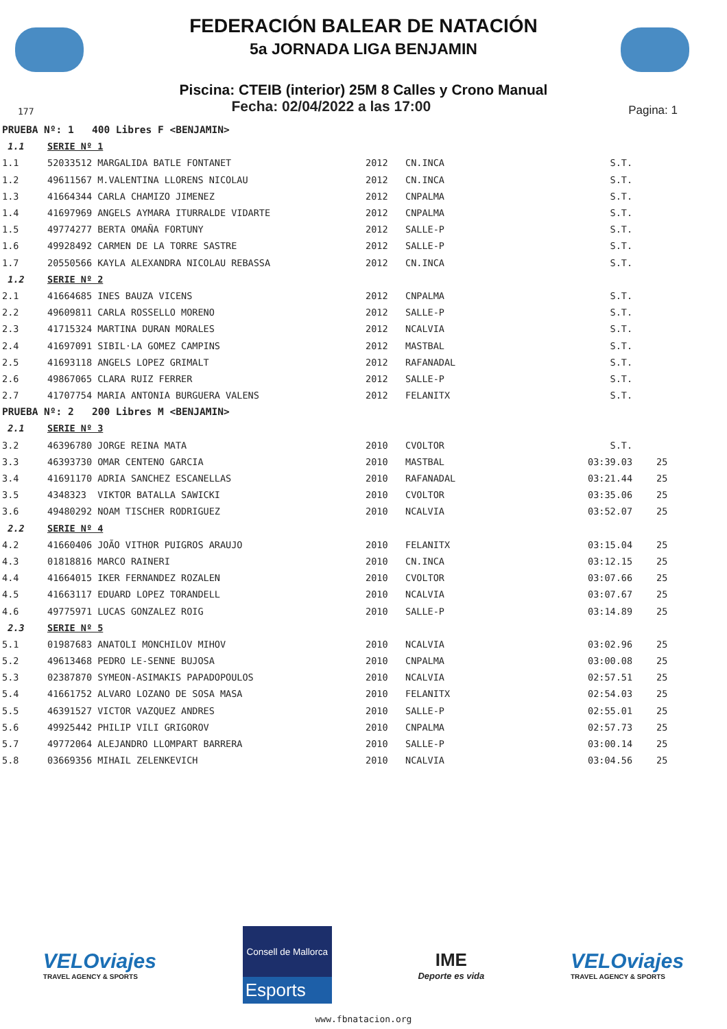FEDERACIÓN BALEAR DE NATACIÓN
5a JORNADA LIGA BENJAMIN
Piscina: CTEIB (interior) 25M 8 Calles y Crono Manual
177 Fecha: 02/04/2022 a las 17:00 Pagina: 1
| PRUEBA Nº: 1 400 Libres F <BENJAMIN> | | | | | |
| 1.1 | SERIE Nº 1 | | | | |
| 1.1 | 52033512 MARGALIDA BATLE FONTANET | 2012 | CN.INCA | S.T. | |
| 1.2 | 49611567 M.VALENTINA LLORENS NICOLAU | 2012 | CN.INCA | S.T. | |
| 1.3 | 41664344 CARLA CHAMIZO JIMENEZ | 2012 | CNPALMA | S.T. | |
| 1.4 | 41697969 ANGELS AYMARA ITURRALDE VIDARTE | 2012 | CNPALMA | S.T. | |
| 1.5 | 49774277 BERTA OMAÑA FORTUNY | 2012 | SALLE-P | S.T. | |
| 1.6 | 49928492 CARMEN DE LA TORRE SASTRE | 2012 | SALLE-P | S.T. | |
| 1.7 | 20550566 KAYLA ALEXANDRA NICOLAU REBASSA | 2012 | CN.INCA | S.T. | |
| 1.2 | SERIE Nº 2 | | | | |
| 2.1 | 41664685 INES BAUZA VICENS | 2012 | CNPALMA | S.T. | |
| 2.2 | 49609811 CARLA ROSSELLO MORENO | 2012 | SALLE-P | S.T. | |
| 2.3 | 41715324 MARTINA DURAN MORALES | 2012 | NCALVIA | S.T. | |
| 2.4 | 41697091 SIBIL·LA GOMEZ CAMPINS | 2012 | MASTBAL | S.T. | |
| 2.5 | 41693118 ANGELS LOPEZ GRIMALT | 2012 | RAFANADAL | S.T. | |
| 2.6 | 49867065 CLARA RUIZ FERRER | 2012 | SALLE-P | S.T. | |
| 2.7 | 41707754 MARIA ANTONIA BURGUERA VALENS | 2012 | FELANITX | S.T. | |
| PRUEBA Nº: 2 200 Libres M <BENJAMIN> | | | | | |
| 2.1 | SERIE Nº 3 | | | | |
| 3.2 | 46396780 JORGE REINA MATA | 2010 | CVOLTOR | S.T. | |
| 3.3 | 46393730 OMAR CENTENO GARCIA | 2010 | MASTBAL | 03:39.03 | 25 |
| 3.4 | 41691170 ADRIA SANCHEZ ESCANELLAS | 2010 | RAFANADAL | 03:21.44 | 25 |
| 3.5 | 4348323 VIKTOR BATALLA SAWICKI | 2010 | CVOLTOR | 03:35.06 | 25 |
| 3.6 | 49480292 NOAM TISCHER RODRIGUEZ | 2010 | NCALVIA | 03:52.07 | 25 |
| 2.2 | SERIE Nº 4 | | | | |
| 4.2 | 41660406 JOÃO VITHOR PUIGROS ARAUJO | 2010 | FELANITX | 03:15.04 | 25 |
| 4.3 | 01818816 MARCO RAINERI | 2010 | CN.INCA | 03:12.15 | 25 |
| 4.4 | 41664015 IKER FERNANDEZ ROZALEN | 2010 | CVOLTOR | 03:07.66 | 25 |
| 4.5 | 41663117 EDUARD LOPEZ TORANDELL | 2010 | NCALVIA | 03:07.67 | 25 |
| 4.6 | 49775971 LUCAS GONZALEZ ROIG | 2010 | SALLE-P | 03:14.89 | 25 |
| 2.3 | SERIE Nº 5 | | | | |
| 5.1 | 01987683 ANATOLI MONCHILOV MIHOV | 2010 | NCALVIA | 03:02.96 | 25 |
| 5.2 | 49613468 PEDRO LE-SENNE BUJOSA | 2010 | CNPALMA | 03:00.08 | 25 |
| 5.3 | 02387870 SYMEON-ASIMAKIS PAPADOPOULOS | 2010 | NCALVIA | 02:57.51 | 25 |
| 5.4 | 41661752 ALVARO LOZANO DE SOSA MASA | 2010 | FELANITX | 02:54.03 | 25 |
| 5.5 | 46391527 VICTOR VAZQUEZ ANDRES | 2010 | SALLE-P | 02:55.01 | 25 |
| 5.6 | 49925442 PHILIP VILI GRIGOROV | 2010 | CNPALMA | 02:57.73 | 25 |
| 5.7 | 49772064 ALEJANDRO LLOMPART BARRERA | 2010 | SALLE-P | 03:00.14 | 25 |
| 5.8 | 03669356 MIHAIL ZELENKEVICH | 2010 | NCALVIA | 03:04.56 | 25 |
VELOviajes
TRAVEL AGENCY & SPORTS
Consell de Mallorca
Esports
IME
Deporte es vida
VELOviajes
TRAVEL AGENCY & SPORTS
www.fbnatacion.org